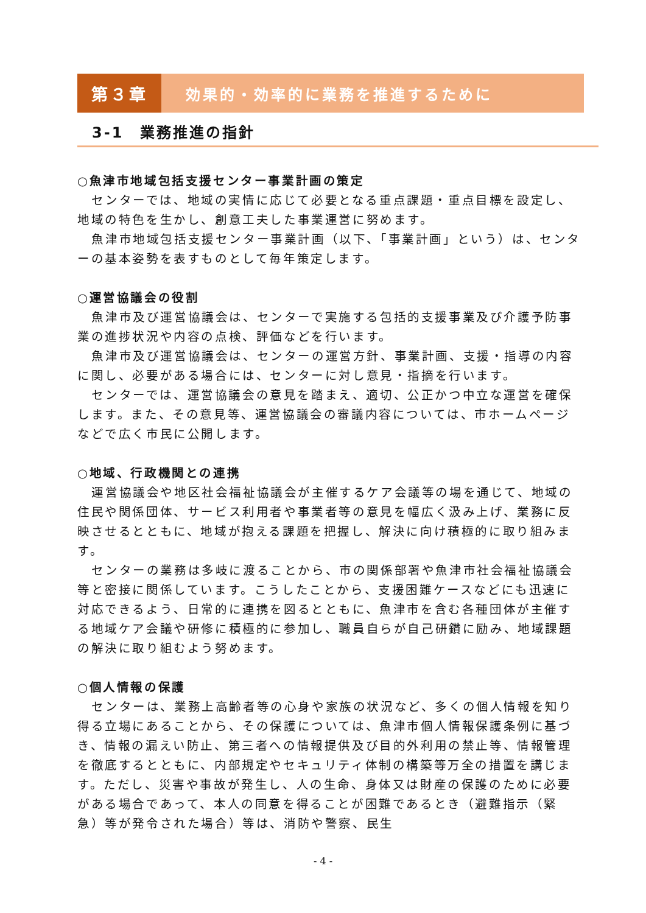第３章 効果的・効率的に業務を推進するために
3-1　業務推進の指針
○魚津市地域包括支援センター事業計画の策定
センターでは、地域の実情に応じて必要となる重点課題・重点目標を設定し、地域の特色を生かし、創意工夫した事業運営に努めます。
魚津市地域包括支援センター事業計画（以下、「事業計画」という）は、センターの基本姿勢を表すものとして毎年策定します。
○運営協議会の役割
魚津市及び運営協議会は、センターで実施する包括的支援事業及び介護予防事業の進捗状況や内容の点検、評価などを行います。
魚津市及び運営協議会は、センターの運営方針、事業計画、支援・指導の内容に関し、必要がある場合には、センターに対し意見・指摘を行います。
センターでは、運営協議会の意見を踏まえ、適切、公正かつ中立な運営を確保します。また、その意見等、運営協議会の審議内容については、市ホームページなどで広く市民に公開します。
○地域、行政機関との連携
運営協議会や地区社会福祉協議会が主催するケア会議等の場を通じて、地域の住民や関係団体、サービス利用者や事業者等の意見を幅広く汲み上げ、業務に反映させるとともに、地域が抱える課題を把握し、解決に向け積極的に取り組みます。
センターの業務は多岐に渡ることから、市の関係部署や魚津市社会福祉協議会等と密接に関係しています。こうしたことから、支援困難ケースなどにも迅速に対応できるよう、日常的に連携を図るとともに、魚津市を含む各種団体が主催する地域ケア会議や研修に積極的に参加し、職員自らが自己研鑽に励み、地域課題の解決に取り組むよう努めます。
○個人情報の保護
センターは、業務上高齢者等の心身や家族の状況など、多くの個人情報を知り得る立場にあることから、その保護については、魚津市個人情報保護条例に基づき、情報の漏えい防止、第三者への情報提供及び目的外利用の禁止等、情報管理を徹底するとともに、内部規定やセキュリティ体制の構築等万全の措置を講じます。ただし、災害や事故が発生し、人の生命、身体又は財産の保護のために必要がある場合であって、本人の同意を得ることが困難であるとき（避難指示（緊急）等が発令された場合）等は、消防や警察、民生
- 4 -